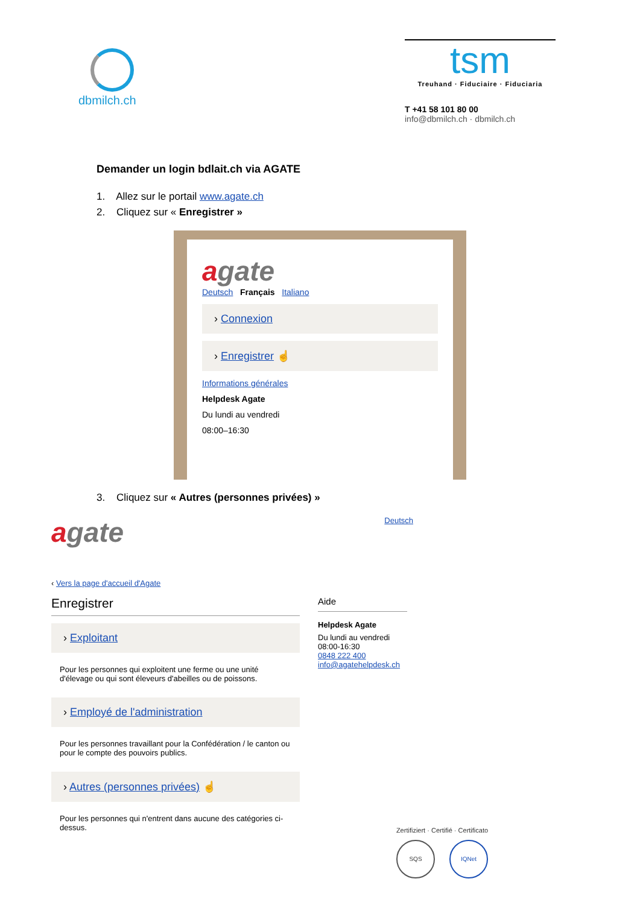dbmilch.ch
tsm
Treuhand · Fiduciaire · Fiduciaria
T +41 58 101 80 00
info@dbmilch.ch · dbmilch.ch
Demander un login bdlait.ch via AGATE
1. Allez sur le portail www.agate.ch
2. Cliquez sur « Enregistrer »
agate
Deutsch Français Italiano
› Connexion
› Enregistrer ☝
Informations générales
Helpdesk Agate
Du lundi au vendredi
08:00–16:30
3. Cliquez sur « Autres (personnes privées) »
agate
Deutsch
‹ Vers la page d'accueil d'Agate
Enregistrer
› Exploitant
Pour les personnes qui exploitent une ferme ou une unité d'élevage ou qui sont éleveurs d'abeilles ou de poissons.
› Employé de l'administration
Pour les personnes travaillant pour la Confédération / le canton ou pour le compte des pouvoirs publics.
› Autres (personnes privées) ☝
Pour les personnes qui n'entrent dans aucune des catégories ci-dessus.
Aide
Helpdesk Agate
Du lundi au vendredi
08:00-16:30
0848 222 400
info@agatehelpdesk.ch
Zertifiziert · Certifié · Certificato
SQS IQNet